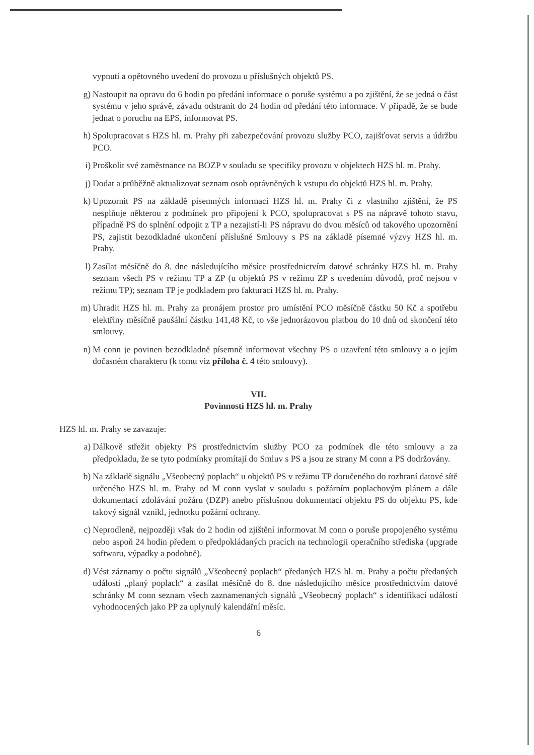vypnutí a opětovného uvedení do provozu u příslušných objektů PS.
g) Nastoupit na opravu do 6 hodin po předání informace o poruše systému a po zjištění, že se jedná o část systému v jeho správě, závadu odstranit do 24 hodin od předání této informace. V případě, že se bude jednat o poruchu na EPS, informovat PS.
h) Spolupracovat s HZS hl. m. Prahy při zabezpečování provozu služby PCO, zajišťovat servis a údržbu PCO.
i) Proškolit své zaměstnance na BOZP v souladu se specifiky provozu v objektech HZS hl. m. Prahy.
j) Dodat a průběžně aktualizovat seznam osob oprávněných k vstupu do objektů HZS hl. m. Prahy.
k) Upozornit PS na základě písemných informací HZS hl. m. Prahy či z vlastního zjištění, že PS nesplňuje některou z podmínek pro připojení k PCO, spolupracovat s PS na nápravě tohoto stavu, případně PS do splnění odpojit z TP a nezajistí-li PS nápravu do dvou měsíců od takového upozornění PS, zajistit bezodkladné ukončení příslušné Smlouvy s PS na základě písemné výzvy HZS hl. m. Prahy.
l) Zasílat měsíčně do 8. dne následujícího měsíce prostřednictvím datové schránky HZS hl. m. Prahy seznam všech PS v režimu TP a ZP (u objektů PS v režimu ZP s uvedením důvodů, proč nejsou v režimu TP); seznam TP je podkladem pro fakturaci HZS hl. m. Prahy.
m) Uhradit HZS hl. m. Prahy za pronájem prostor pro umístění PCO měsíčně částku 50 Kč a spotřebu elektřiny měsíčně paušální částku 141,48 Kč, to vše jednorázovou platbou do 10 dnů od skončení této smlouvy.
n) M conn je povinen bezodkladně písemně informovat všechny PS o uzavření této smlouvy a o jejím dočasném charakteru (k tomu viz příloha č. 4 této smlouvy).
VII.
Povinnosti HZS hl. m. Prahy
HZS hl. m. Prahy se zavazuje:
a) Dálkově střežit objekty PS prostřednictvím služby PCO za podmínek dle této smlouvy a za předpokladu, že se tyto podmínky promítají do Smluv s PS a jsou ze strany M conn a PS dodržovány.
b) Na základě signálu „Všeobecný poplach“ u objektů PS v režimu TP doručeného do rozhraní datové sítě určeného HZS hl. m. Prahy od M conn vyslat v souladu s požárním poplachovým plánem a dále dokumentací zdolávání požáru (DZP) anebo příslušnou dokumentací objektu PS do objektu PS, kde takový signál vznikl, jednotku požární ochrany.
c) Neprodleně, nejpozději však do 2 hodin od zjištění informovat M conn o poruše propojeného systému nebo aspoň 24 hodin předem o předpokládaných pracích na technologii operačního střediska (upgrade softwaru, výpadky a podobně).
d) Vést záznamy o počtu signálů „Všeobecný poplach“ předaných HZS hl. m. Prahy a počtu předaných událostí „planý poplach“ a zasílat měsíčně do 8. dne následujícího měsíce prostřednictvím datové schránky M conn seznam všech zaznamenaných signálů „Všeobecný poplach“ s identifikací událostí vyhodnocených jako PP za uplynulý kalendářní měsíc.
6